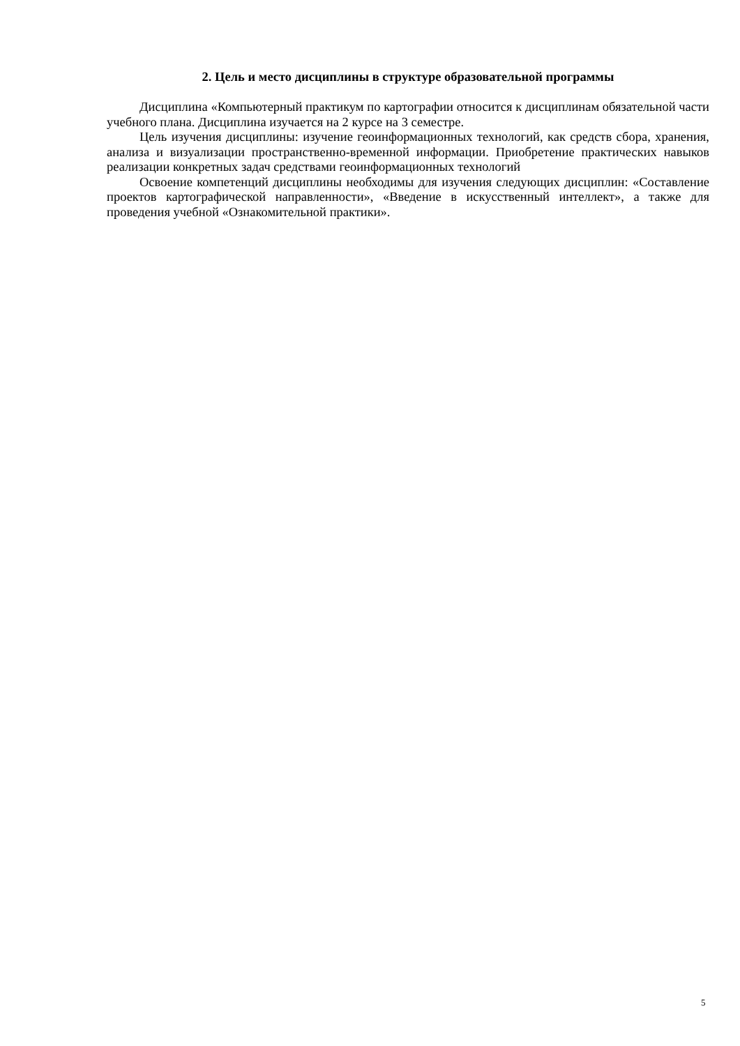2. Цель и место дисциплины в структуре образовательной программы
Дисциплина «Компьютерный практикум по картографии относится к дисциплинам обязательной части учебного плана. Дисциплина изучается на 2 курсе на 3 семестре.
Цель изучения дисциплины: изучение геоинформационных технологий, как средств сбора, хранения, анализа и визуализации пространственно-временной информации. Приобретение практических навыков реализации конкретных задач средствами геоинформационных технологий
Освоение компетенций дисциплины необходимы для изучения следующих дисциплин: «Составление проектов картографической направленности», «Введение в искусственный интеллект», а также для проведения учебной «Ознакомительной практики».
5